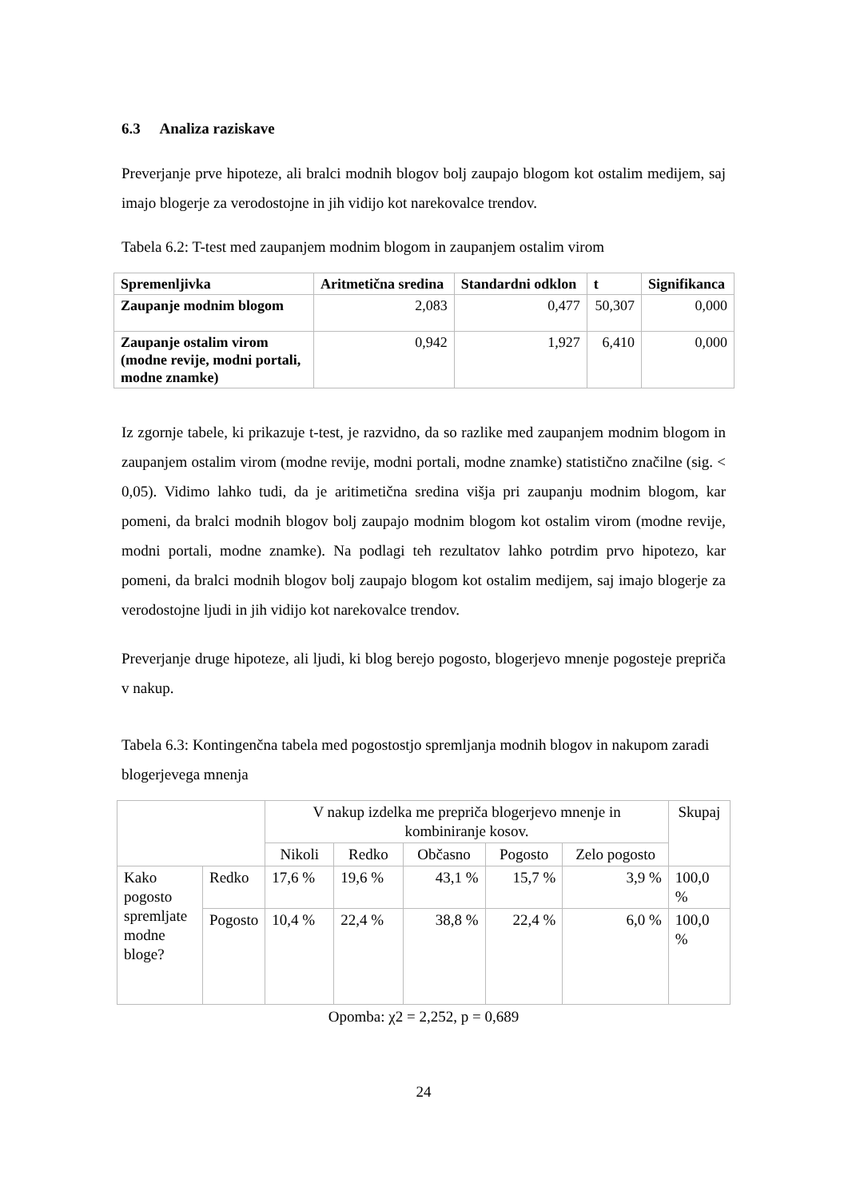6.3 Analiza raziskave
Preverjanje prve hipoteze, ali bralci modnih blogov bolj zaupajo blogom kot ostalim medijem, saj imajo blogerje za verodostojne in jih vidijo kot narekovalce trendov.
Tabela 6.2: T-test med zaupanjem modnim blogom in zaupanjem ostalim virom
| Spremenljivka | Aritmetična sredina | Standardni odklon | t | Signifikanca |
| --- | --- | --- | --- | --- |
| Zaupanje modnim blogom | 2,083 | 0,477 | 50,307 | 0,000 |
| Zaupanje ostalim virom (modne revije, modni portali, modne znamke) | 0,942 | 1,927 | 6,410 | 0,000 |
Iz zgornje tabele, ki prikazuje t-test, je razvidno, da so razlike med zaupanjem modnim blogom in zaupanjem ostalim virom (modne revije, modni portali, modne znamke) statistično značilne (sig. < 0,05). Vidimo lahko tudi, da je aritimetična sredina višja pri zaupanju modnim blogom, kar pomeni, da bralci modnih blogov bolj zaupajo modnim blogom kot ostalim virom (modne revije, modni portali, modne znamke). Na podlagi teh rezultatov lahko potrdim prvo hipotezo, kar pomeni, da bralci modnih blogov bolj zaupajo blogom kot ostalim medijem, saj imajo blogerje za verodostojne ljudi in jih vidijo kot narekovalce trendov.
Preverjanje druge hipoteze, ali ljudi, ki blog berejo pogosto, blogerjevo mnenje pogosteje prepriča v nakup.
Tabela 6.3: Kontingenčna tabela med pogostostjo spremljanja modnih blogov in nakupom zaradi blogerjevega mnenja
| | | V nakup izdelka me prepriča blogerjevo mnenje in kombiniranje kosov. | | | | | Skupaj |
| | | Nikoli | Redko | Občasno | Pogosto | Zelo pogosto | |
| Kako pogosto spremljate modne bloge? | Redko | 17,6 % | 19,6 % | 43,1 % | 15,7 % | 3,9 % | 100,0 % |
| | Pogosto | 10,4 % | 22,4 % | 38,8 % | 22,4 % | 6,0 % | 100,0 % |
Opomba: χ2 = 2,252, p = 0,689
24